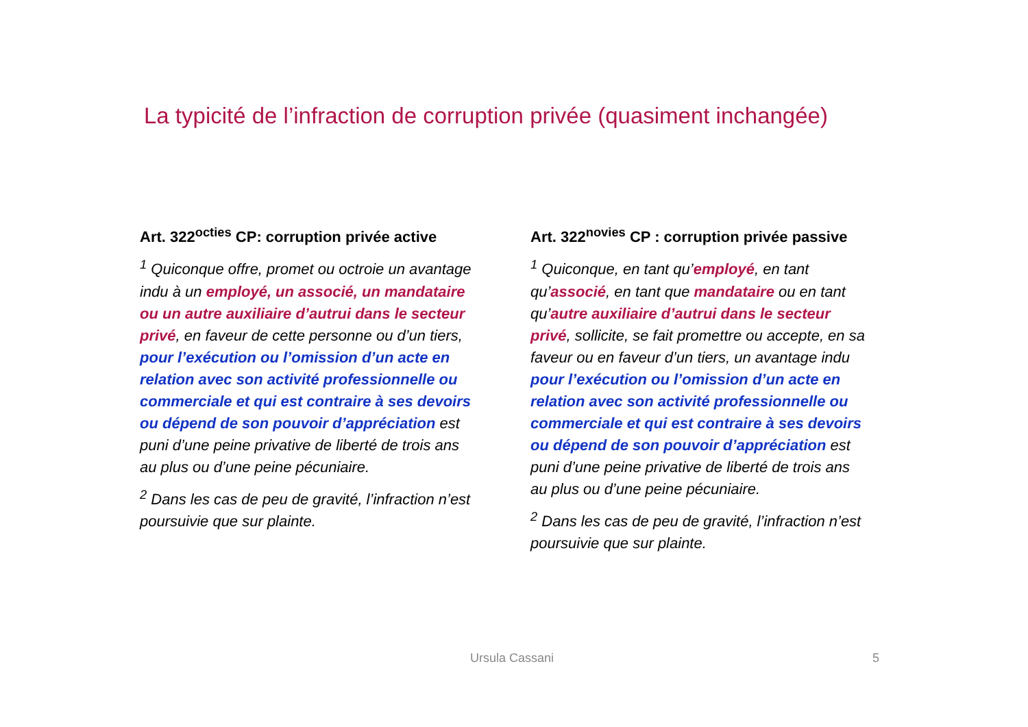La typicité de l’infraction de corruption privée (quasiment inchangée)
Art. 322<sup>octies</sup> CP: corruption privée active
<sup>1</sup> Quiconque offre, promet ou octroie un avantage indu à un employé, un associé, un mandataire ou un autre auxiliaire d’autrui dans le secteur privé, en faveur de cette personne ou d’un tiers, pour l’exécution ou l’omission d’un acte en relation avec son activité professionnelle ou commerciale et qui est contraire à ses devoirs ou dépend de son pouvoir d’appréciation est puni d’une peine privative de liberté de trois ans au plus ou d’une peine pécuniaire.
<sup>2</sup> Dans les cas de peu de gravité, l’infraction n’est poursuivie que sur plainte.
Art. 322<sup>novies</sup> CP : corruption privée passive
<sup>1</sup> Quiconque, en tant qu’employé, en tant qu’associé, en tant que mandataire ou en tant qu’autre auxiliaire d’autrui dans le secteur privé, sollicite, se fait promettre ou accepte, en sa faveur ou en faveur d’un tiers, un avantage indu pour l’exécution ou l’omission d’un acte en relation avec son activité professionnelle ou commerciale et qui est contraire à ses devoirs ou dépend de son pouvoir d’appréciation est puni d’une peine privative de liberté de trois ans au plus ou d’une peine pécuniaire.
<sup>2</sup> Dans les cas de peu de gravité, l’infraction n’est poursuivie que sur plainte.
Ursula Cassani 5